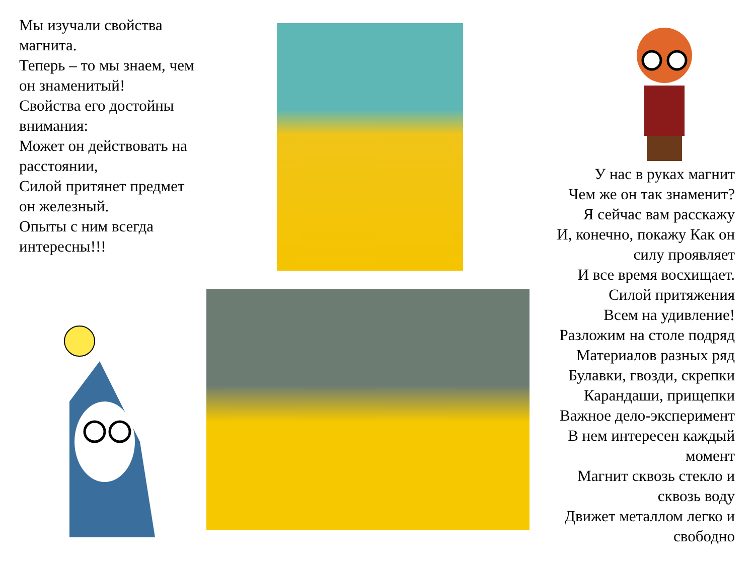Мы изучали свойства магнита.
Теперь – то мы знаем, чем он знаменитый!
Свойства его достойны внимания:
Может он действовать на расстоянии,
Силой притянет предмет он железный.
Опыты с ним всегда интересны!!!
У нас в руках магнит
Чем же он так знаменит?
Я сейчас вам расскажу
И, конечно, покажу Как он силу проявляет
И все время восхищает.
Силой притяжения
Всем на удивление!
Разложим на столе подряд
Материалов разных ряд
Булавки, гвозди, скрепки
Карандаши, прищепки
Важное дело-эксперимент
В нем интересен каждый момент
Магнит сквозь стекло и сквозь воду
Движет металлом легко и свободно